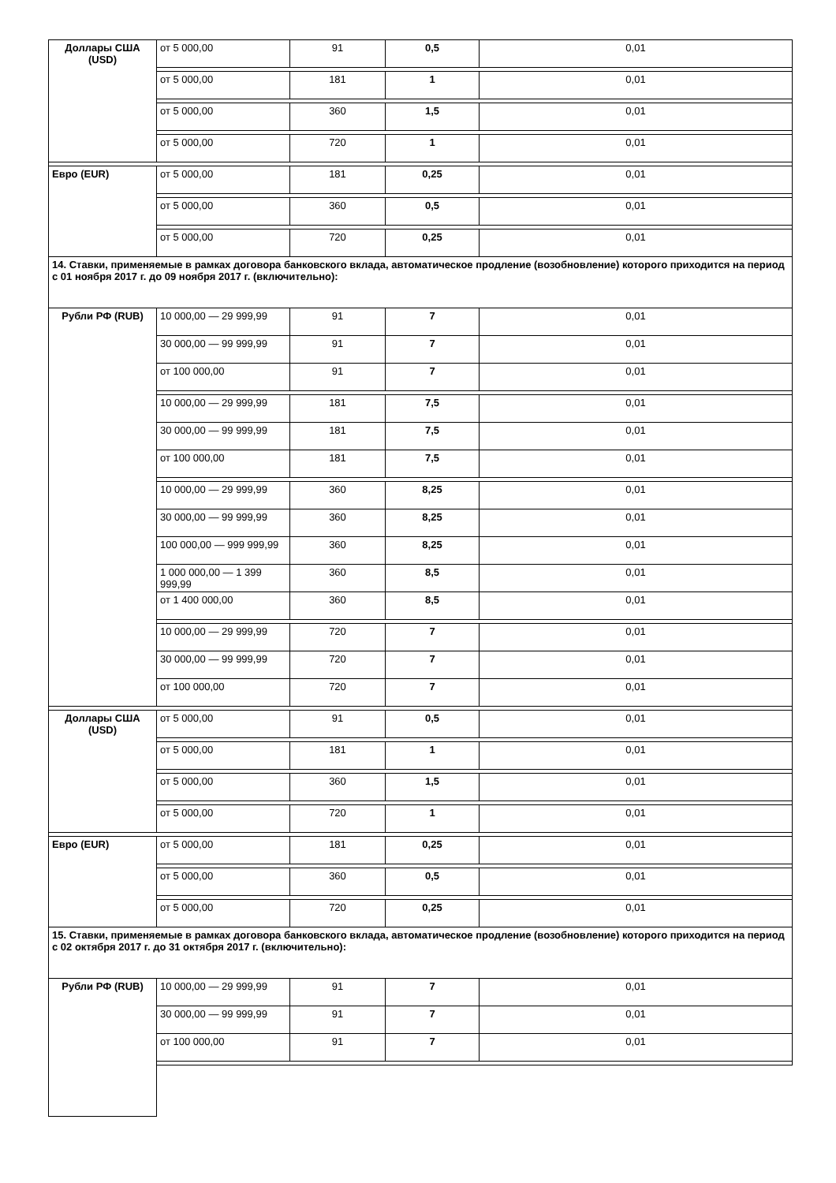| Доллары США (USD) | от 5 000,00 | 91 | 0,5 | 0,01 |
| | от 5 000,00 | 181 | 1 | 0,01 |
| | от 5 000,00 | 360 | 1,5 | 0,01 |
| | от 5 000,00 | 720 | 1 | 0,01 |
| Евро (EUR) | от 5 000,00 | 181 | 0,25 | 0,01 |
| | от 5 000,00 | 360 | 0,5 | 0,01 |
| | от 5 000,00 | 720 | 0,25 | 0,01 |
| 14. Ставки, применяемые в рамках договора банковского вклада, автоматическое продление (возобновление) которого приходится на период с 01 ноября 2017 г. до 09 ноября 2017 г. (включительно): | | | | |
| Рубли РФ (RUB) | 10 000,00 — 29 999,99 | 91 | 7 | 0,01 |
| | 30 000,00 — 99 999,99 | 91 | 7 | 0,01 |
| | от 100 000,00 | 91 | 7 | 0,01 |
| | 10 000,00 — 29 999,99 | 181 | 7,5 | 0,01 |
| | 30 000,00 — 99 999,99 | 181 | 7,5 | 0,01 |
| | от 100 000,00 | 181 | 7,5 | 0,01 |
| | 10 000,00 — 29 999,99 | 360 | 8,25 | 0,01 |
| | 30 000,00 — 99 999,99 | 360 | 8,25 | 0,01 |
| | 100 000,00 — 999 999,99 | 360 | 8,25 | 0,01 |
| | 1 000 000,00 — 1 399 999,99 | 360 | 8,5 | 0,01 |
| | от 1 400 000,00 | 360 | 8,5 | 0,01 |
| | 10 000,00 — 29 999,99 | 720 | 7 | 0,01 |
| | 30 000,00 — 99 999,99 | 720 | 7 | 0,01 |
| | от 100 000,00 | 720 | 7 | 0,01 |
| Доллары США (USD) | от 5 000,00 | 91 | 0,5 | 0,01 |
| | от 5 000,00 | 181 | 1 | 0,01 |
| | от 5 000,00 | 360 | 1,5 | 0,01 |
| | от 5 000,00 | 720 | 1 | 0,01 |
| Евро (EUR) | от 5 000,00 | 181 | 0,25 | 0,01 |
| | от 5 000,00 | 360 | 0,5 | 0,01 |
| | от 5 000,00 | 720 | 0,25 | 0,01 |
| 15. Ставки, применяемые в рамках договора банковского вклада, автоматическое продление (возобновление) которого приходится на период с 02 октября 2017 г. до 31 октября 2017 г. (включительно): | | | | |
| Рубли РФ (RUB) | 10 000,00 — 29 999,99 | 91 | 7 | 0,01 |
| | 30 000,00 — 99 999,99 | 91 | 7 | 0,01 |
| | от 100 000,00 | 91 | 7 | 0,01 |